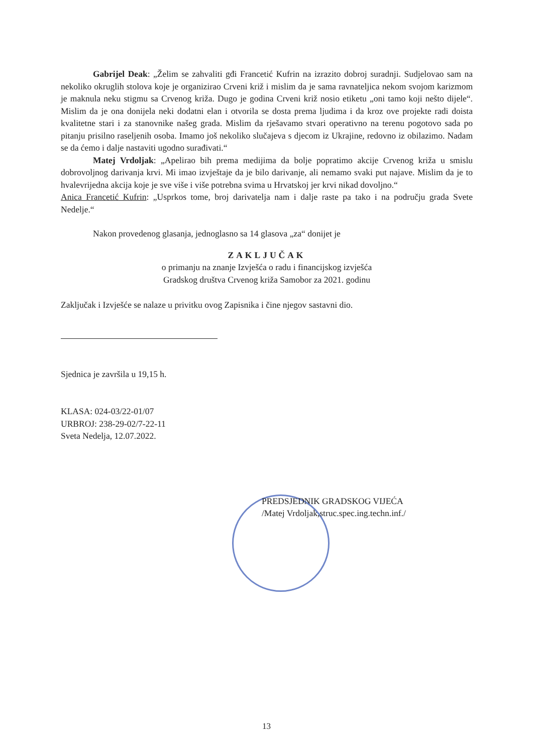Gabrijel Deak: „Želim se zahvaliti gđi Francetić Kufrin na izrazito dobroj suradnji. Sudjelovao sam na nekoliko okruglih stolova koje je organizirao Crveni križ i mislim da je sama ravnateljica nekom svojom karizmom je maknula neku stigmu sa Crvenog križa. Dugo je godina Crveni križ nosio etiketu „oni tamo koji nešto dijele“. Mislim da je ona donijela neki dodatni elan i otvorila se dosta prema ljudima i da kroz ove projekte radi doista kvalitetne stari i za stanovnike našeg grada. Mislim da rješavamo stvari operativno na terenu pogotovo sada po pitanju prisilno raseljenih osoba. Imamo još nekoliko slučajeva s djecom iz Ukrajine, redovno iz obilazimo. Nadam se da ćemo i dalje nastaviti ugodno surađivati.“
Matej Vrdoljak: „Apelirao bih prema medijima da bolje popratimo akcije Crvenog križa u smislu dobrovoljnog darivanja krvi. Mi imao izvještaje da je bilo darivanje, ali nemamo svaki put najave. Mislim da je to hvalevrijedna akcija koje je sve više i više potrebna svima u Hrvatskoj jer krvi nikad dovoljno.“
Anica Francetić Kufrin: „Usprkos tome, broj darivatelja nam i dalje raste pa tako i na području grada Svete Nedelje.“
Nakon provedenog glasanja, jednoglasno sa 14 glasova „za“ donijet je
ZAKLJUČAK
o primanju na znanje Izvješća o radu i financijskog izvješća
Gradskog društva Crvenog križa Samobor za 2021. godinu
Zaključak i Izvješće se nalaze u privitku ovog Zapisnika i čine njegov sastavni dio.
Sjednica je završila u 19,15 h.
KLASA: 024-03/22-01/07
URBROJ: 238-29-02/7-22-11
Sveta Nedelja, 12.07.2022.
PREDSJEDNIK GRADSKOG VIJEĆA
/Matej Vrdoljak,struc.spec.ing.techn.inf./
13